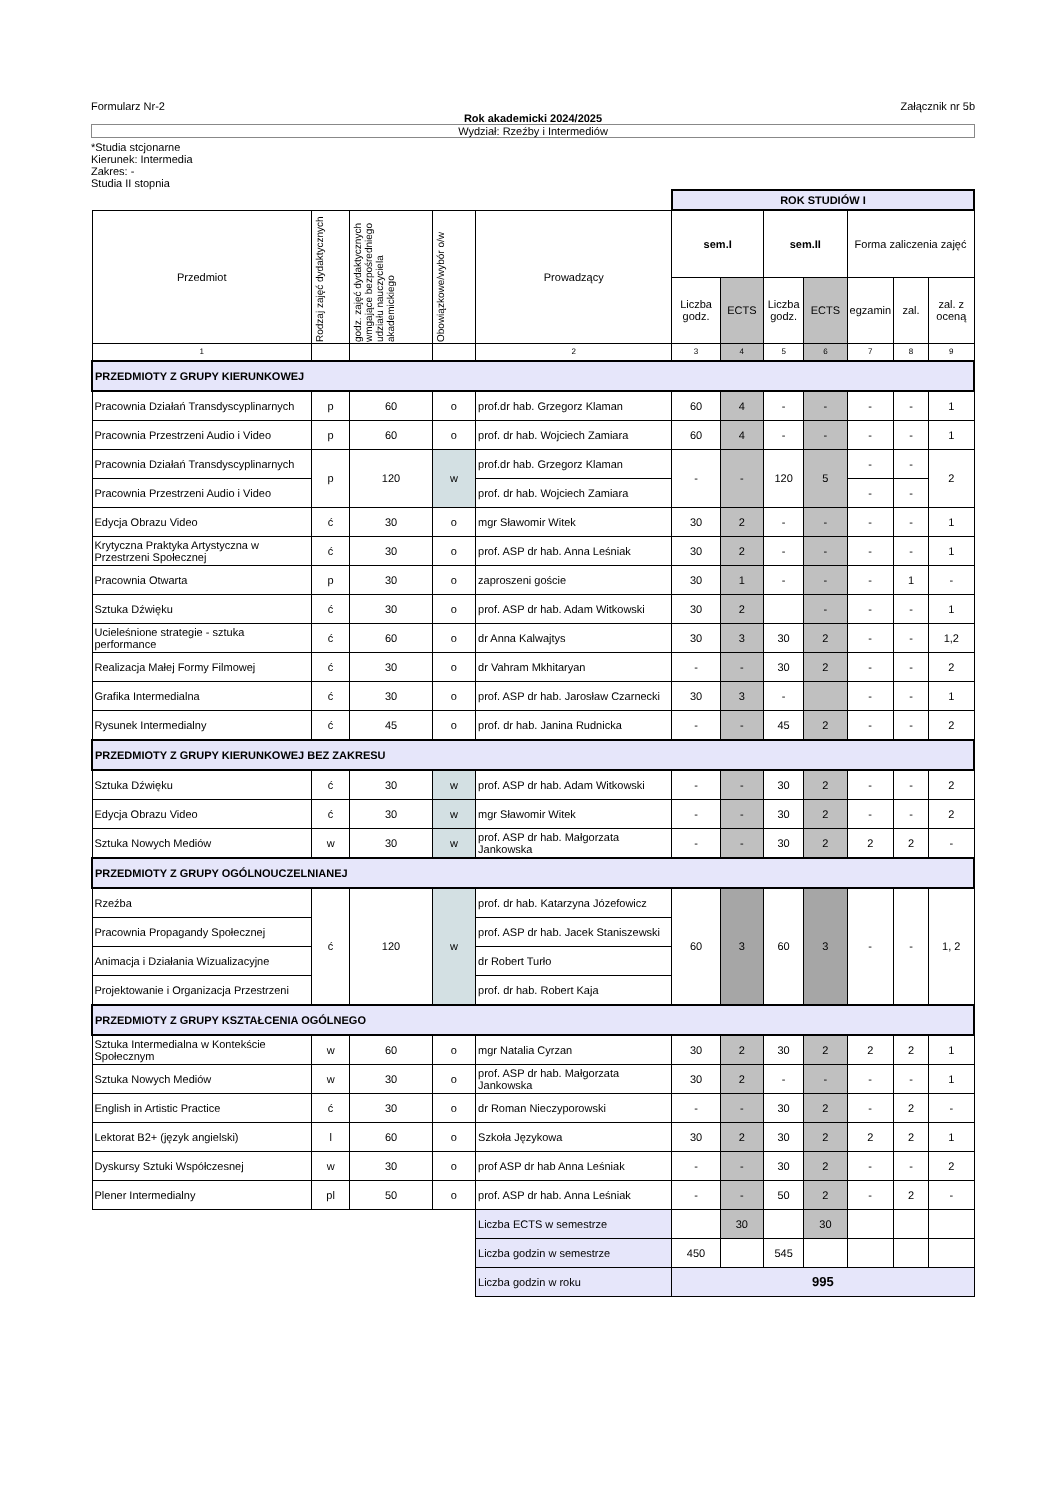Formularz Nr-2 Załącznik nr 5b
Rok akademicki 2024/2025
Wydział: Rzeźby i Intermediów
*Studia stcjonarne
Kierunek: Intermedia
Zakres: -
Studia II stopnia
| | | | | | ROK STUDIÓW I | | | | | | |
| Przedmiot | Rodzaj zajęć dydaktycznych | godz. zajęć dydaktycznych wmgające bezpośredniego udziału nauczyciela akademickiego | Obowiązkowe/wybór o/w | Prowadzący | sem.I | | sem.II | | Forma zaliczenia zajęć | | |
| | | | | | Liczba godz. | ECTS | Liczba godz. | ECTS | egzamin | zal. | zal. z oceną |
| 1 | | | | 2 | 3 | 4 | 5 | 6 | 7 | 8 | 9 |
| PRZEDMIOTY Z GRUPY KIERUNKOWEJ | | | | | | | | | | | |
| Pracownia Działań Transdyscyplinarnych | p | 60 | o | prof.dr hab. Grzegorz Klaman | 60 | 4 | - | - | - | - | 1 |
| Pracownia Przestrzeni Audio i Video | p | 60 | o | prof. dr hab. Wojciech Zamiara | 60 | 4 | - | - | - | - | 1 |
| Pracownia Działań Transdyscyplinarnych | p | 120 | w | prof.dr hab. Grzegorz Klaman | - | - | 120 | 5 | - | - | 2 |
| Pracownia Przestrzeni Audio i Video | | | | prof. dr hab. Wojciech Zamiara | | | | | - | - | |
| Edycja Obrazu Video | ć | 30 | o | mgr Sławomir Witek | 30 | 2 | - | - | - | - | 1 |
| Krytyczna Praktyka Artystyczna w Przestrzeni Społecznej | ć | 30 | o | prof. ASP dr hab. Anna Leśniak | 30 | 2 | - | - | - | - | 1 |
| Pracownia Otwarta | p | 30 | o | zaproszeni goście | 30 | 1 | - | - | - | 1 | - |
| Sztuka Dźwięku | ć | 30 | o | prof. ASP dr hab. Adam Witkowski | 30 | 2 | | - | - | - | 1 |
| Ucieleśnione strategie - sztuka performance | ć | 60 | o | dr Anna Kalwajtys | 30 | 3 | 30 | 2 | - | - | 1,2 |
| Realizacja Małej Formy Filmowej | ć | 30 | o | dr Vahram Mkhitaryan | - | - | 30 | 2 | - | - | 2 |
| Grafika Intermedialna | ć | 30 | o | prof. ASP dr hab. Jarosław Czarnecki | 30 | 3 | - | | - | - | 1 |
| Rysunek Intermedialny | ć | 45 | o | prof. dr hab. Janina Rudnicka | - | - | 45 | 2 | - | - | 2 |
| PRZEDMIOTY Z GRUPY KIERUNKOWEJ BEZ ZAKRESU | | | | | | | | | | | |
| Sztuka Dźwięku | ć | 30 | w | prof. ASP dr hab. Adam Witkowski | - | - | 30 | 2 | - | - | 2 |
| Edycja Obrazu Video | ć | 30 | w | mgr Sławomir Witek | - | - | 30 | 2 | - | - | 2 |
| Sztuka Nowych Mediów | w | 30 | w | prof. ASP dr hab. Małgorzata Jankowska | - | - | 30 | 2 | 2 | 2 | - |
| PRZEDMIOTY Z GRUPY OGÓLNOUCZELNIANEJ | | | | | | | | | | | |
| Rzeźba | ć | 120 | w | prof. dr hab. Katarzyna Józefowicz | 60 | 3 | 60 | 3 | - | - | 1, 2 |
| Pracownia Propagandy Społecznej | | | | prof. ASP dr hab. Jacek Staniszewski | | | | | | | |
| Animacja i Działania Wizualizacyjne | | | | dr Robert Turło | | | | | | | |
| Projektowanie i Organizacja Przestrzeni | | | | prof. dr hab. Robert Kaja | | | | | | | |
| PRZEDMIOTY Z GRUPY KSZTAŁCENIA OGÓLNEGO | | | | | | | | | | | |
| Sztuka Intermedialna w Kontekście Społecznym | w | 60 | o | mgr Natalia Cyrzan | 30 | 2 | 30 | 2 | 2 | 2 | 1 |
| Sztuka Nowych Mediów | w | 30 | o | prof. ASP dr hab. Małgorzata Jankowska | 30 | 2 | - | - | - | - | 1 |
| English in Artistic Practice | ć | 30 | o | dr Roman Nieczyporowski | - | - | 30 | 2 | - | 2 | - |
| Lektorat B2+ (język angielski) | l | 60 | o | Szkoła Językowa | 30 | 2 | 30 | 2 | 2 | 2 | 1 |
| Dyskursy Sztuki Współczesnej | w | 30 | o | prof ASP dr hab Anna Leśniak | - | - | 30 | 2 | - | - | 2 |
| Plener Intermedialny | pl | 50 | o | prof. ASP dr hab. Anna Leśniak | - | - | 50 | 2 | - | 2 | - |
| | | | | Liczba ECTS w semestrze | | 30 | | 30 | | | |
| | | | | Liczba godzin w semestrze | 450 | | 545 | | | | |
| | | | | Liczba godzin w roku | 995 | | | | | | |